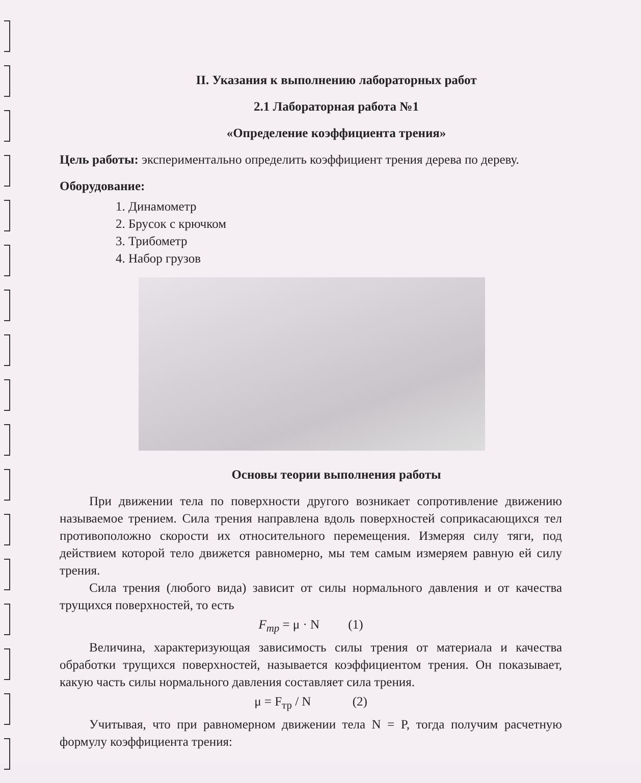II. Указания к выполнению лабораторных работ
2.1 Лабораторная работа №1
«Определение коэффициента трения»
Цель работы: экспериментально определить коэффициент трения дерева по дереву.
Оборудование:
1. Динамометр
2. Брусок с крючком
3. Трибометр
4. Набор грузов
Основы теории выполнения работы
При движении тела по поверхности другого возникает сопротивление движению называемое трением. Сила трения направлена вдоль поверхностей соприкасающихся тел противоположно скорости их относительного перемещения. Измеряя силу тяги, под действием которой тело движется равномерно, мы тем самым измеряем равную ей силу трения.
Сила трения (любого вида) зависит от силы нормального давления и от качества трущихся поверхностей, то есть
F<sub>тр</sub> = μ · N (1)
Величина, характеризующая зависимость силы трения от материала и качества обработки трущихся поверхностей, называется коэффициентом трения. Он показывает, какую часть силы нормального давления составляет сила трения.
μ = F<sub>тр</sub> / N (2)
Учитывая, что при равномерном движении тела N = P, тогда получим расчетную формулу коэффициента трения: